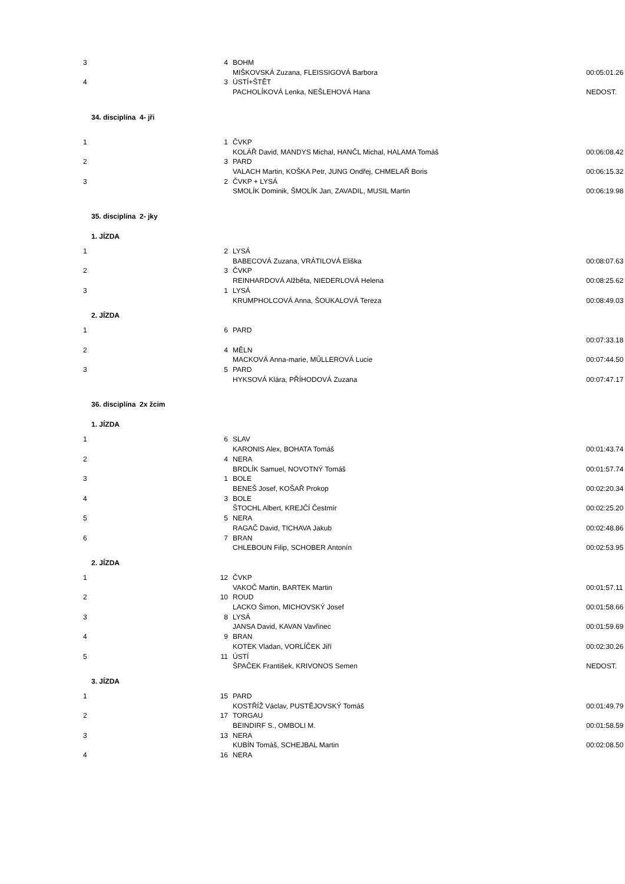| 3 | 4 | BOHM | |
| | | MIŠKOVSKÁ Zuzana, FLEISSIGOVÁ Barbora | 00:05:01.26 |
| 4 | 3 | ÚSTÍ+ŠTĚT | |
| | | PACHOLÍKOVÁ Lenka, NEŠLEHOVÁ Hana | NEDOST. |
| 34. disciplína 4- jři | | | |
| 1 | 1 | ČVKP | |
| | | KOLÁŘ David, MANDYS Michal, HANČL Michal, HALAMA Tomáš | 00:06:08.42 |
| 2 | 3 | PARD | |
| | | VALACH Martin, KOŠKA Petr, JUNG Ondřej, CHMELAŘ Boris | 00:06:15.32 |
| 3 | 2 | ČVKP + LYSÁ | |
| | | SMOLÍK Dominik, ŠMOLÍK Jan, ZAVADIL, MUSIL Martin | 00:06:19.98 |
| 35. disciplína 2- jky | | | |
| 1. JÍZDA | | | |
| 1 | 2 | LYSÁ | |
| | | BABECOVÁ Zuzana, VRÁTILOVÁ Eliška | 00:08:07.63 |
| 2 | 3 | ČVKP | |
| | | REINHARDOVÁ Alžběta, NIEDERLOVÁ Helena | 00:08:25.62 |
| 3 | 1 | LYSÁ | |
| | | KRUMPHOLCOVÁ Anna, ŠOUKALOVÁ Tereza | 00:08:49.03 |
| 2. JÍZDA | | | |
| 1 | 6 | PARD | |
| | | | 00:07:33.18 |
| 2 | 4 | MĚLN | |
| | | MACKOVÁ Anna-marie, MŰLLEROVÁ Lucie | 00:07:44.50 |
| 3 | 5 | PARD | |
| | | HYKSOVÁ Klára, PŘÍHODOVÁ Zuzana | 00:07:47.17 |
| 36. disciplína 2x žcim | | | |
| 1. JÍZDA | | | |
| 1 | 6 | SLAV | |
| | | KARONIS Alex, BOHATA Tomáš | 00:01:43.74 |
| 2 | 4 | NERA | |
| | | BRDLÍK Samuel, NOVOTNÝ Tomáš | 00:01:57.74 |
| 3 | 1 | BOLE | |
| | | BENEŠ Josef, KOŠAŘ Prokop | 00:02:20.34 |
| 4 | 3 | BOLE | |
| | | ŠTOCHL Albert, KREJČÍ Čestmír | 00:02:25.20 |
| 5 | 5 | NERA | |
| | | RAGAČ David, TICHAVA Jakub | 00:02:48.86 |
| 6 | 7 | BRAN | |
| | | CHLEBOUN Filip, SCHOBER Antonín | 00:02:53.95 |
| 2. JÍZDA | | | |
| 1 | 12 | ČVKP | |
| | | VAKOČ Martin, BARTEK Martin | 00:01:57.11 |
| 2 | 10 | ROUD | |
| | | LACKO Šimon, MICHOVSKÝ Josef | 00:01:58.66 |
| 3 | 8 | LYSÁ | |
| | | JANSA David, KAVAN Vavřinec | 00:01:59.69 |
| 4 | 9 | BRAN | |
| | | KOTEK Vladan, VORLÍČEK Jiří | 00:02:30.26 |
| 5 | 11 | ÚSTÍ | |
| | | ŠPAČEK František, KRIVONOS Semen | NEDOST. |
| 3. JÍZDA | | | |
| 1 | 15 | PARD | |
| | | KOSTŘÍŽ Václav, PUSTĚJOVSKÝ Tomáš | 00:01:49.79 |
| 2 | 17 | TORGAU | |
| | | BEINDIRF S., OMBOLI M. | 00:01:58.59 |
| 3 | 13 | NERA | |
| | | KUBÍN Tomáš, SCHEJBAL Martin | 00:02:08.50 |
| 4 | 16 | NERA | |